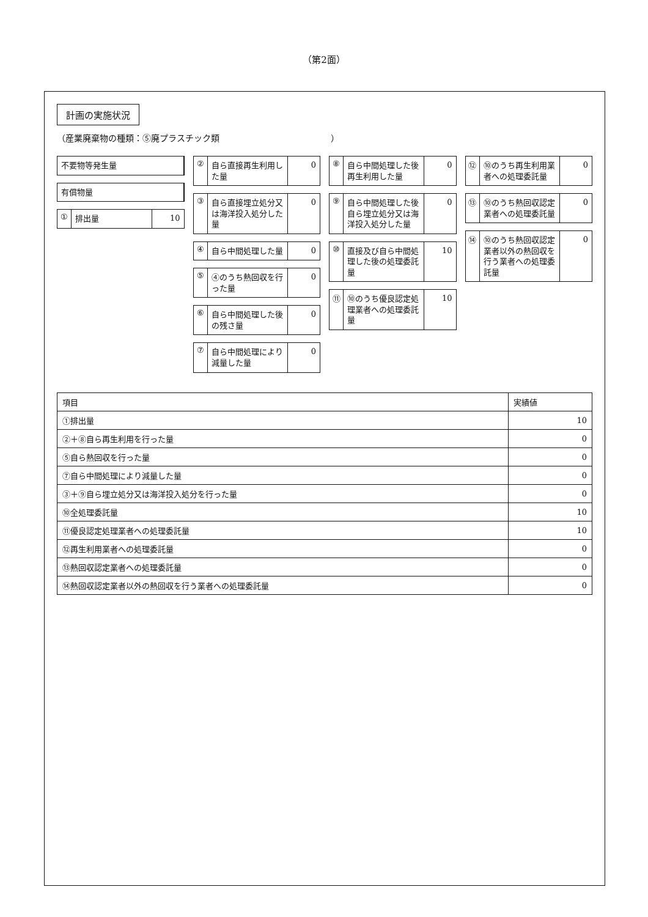（第2面）
計画の実施状況
（産業廃棄物の種類：⑤廃プラスチック類　　　　　　　　　　　　　）
不要物等発生量
有償物量
① 排出量 10
② 自ら直接再生利用した量 0
③ 自ら直接埋立処分又は海洋投入処分した量 0
④ 自ら中間処理した量 0
⑤ ④のうち熱回収を行った量 0
⑥ 自ら中間処理した後の残さ量 0
⑦ 自ら中間処理により減量した量 0
⑧ 自ら中間処理した後再生利用した量 0
⑨ 自ら中間処理した後自ら埋立処分又は海洋投入処分した量 0
⑩ 直接及び自ら中間処理した後の処理委託量 10
⑪ ⑩のうち優良認定処理業者への処理委託量 10
⑫ ⑩のうち再生利用業者への処理委託量 0
⑬ ⑩のうち熱回収認定業者への処理委託量 0
⑭ ⑩のうち熱回収認定業者以外の熱回収を行う業者への処理委託量 0
| 項目 | 実績値 |
| --- | --- |
| ①排出量 | 10 |
| ②＋⑧自ら再生利用を行った量 | 0 |
| ⑤自ら熱回収を行った量 | 0 |
| ⑦自ら中間処理により減量した量 | 0 |
| ③＋⑨自ら埋立処分又は海洋投入処分を行った量 | 0 |
| ⑩全処理委託量 | 10 |
| ⑪優良認定処理業者への処理委託量 | 10 |
| ⑫再生利用業者への処理委託量 | 0 |
| ⑬熱回収認定業者への処理委託量 | 0 |
| ⑭熱回収認定業者以外の熱回収を行う業者への処理委託量 | 0 |